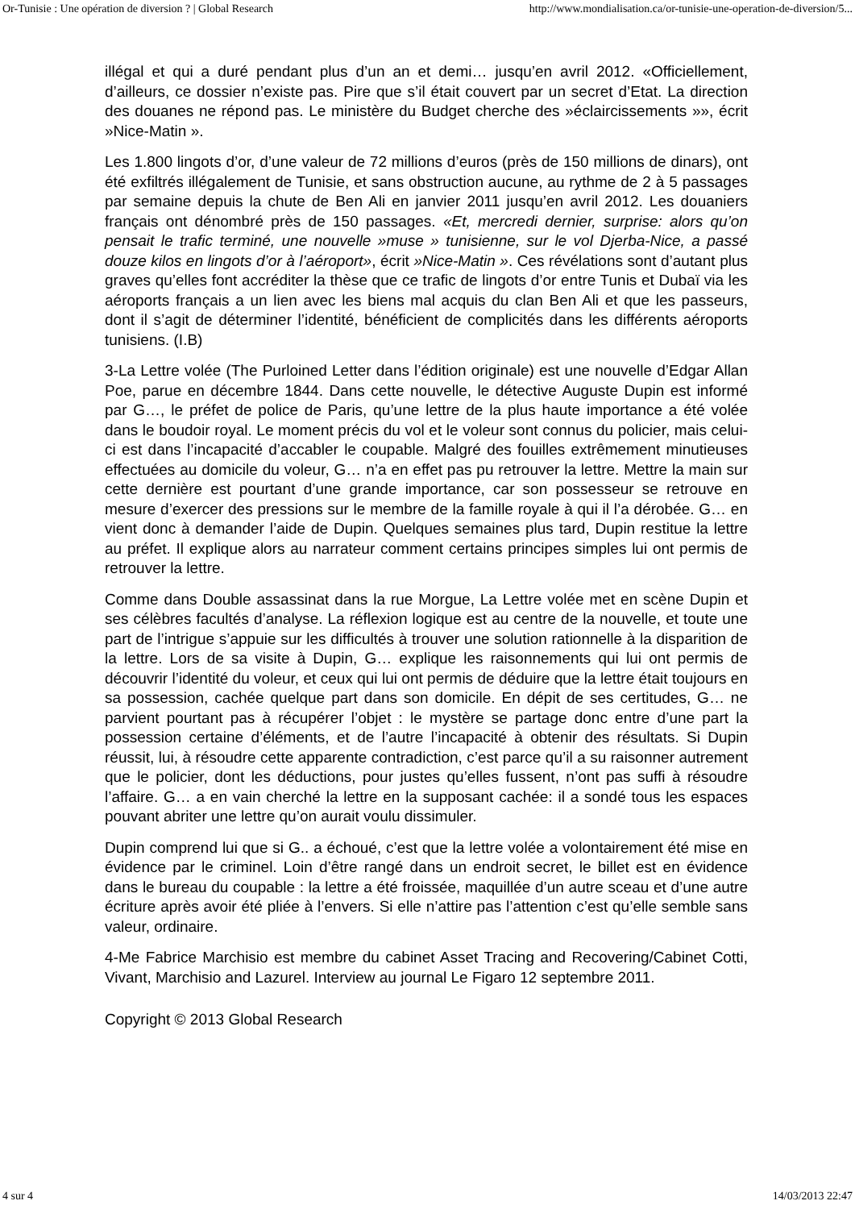Or-Tunisie : Une opération de diversion ? | Global Research http://www.mondialisation.ca/or-tunisie-une-operation-de-diversion/5...
illégal et qui a duré pendant plus d’un an et demi… jusqu’en avril 2012. «Officiellement, d’ailleurs, ce dossier n’existe pas. Pire que s’il était couvert par un secret d’Etat. La direction des douanes ne répond pas. Le ministère du Budget cherche des »éclaircissements »», écrit »Nice-Matin ».
Les 1.800 lingots d’or, d’une valeur de 72 millions d’euros (près de 150 millions de dinars), ont été exfiltrés illégalement de Tunisie, et sans obstruction aucune, au rythme de 2 à 5 passages par semaine depuis la chute de Ben Ali en janvier 2011 jusqu’en avril 2012. Les douaniers français ont dénombré près de 150 passages. «Et, mercredi dernier, surprise: alors qu’on pensait le trafic terminé, une nouvelle »muse » tunisienne, sur le vol Djerba-Nice, a passé douze kilos en lingots d’or à l’aéroport», écrit »Nice-Matin ». Ces révélations sont d’autant plus graves qu’elles font accréditer la thèse que ce trafic de lingots d’or entre Tunis et Dubaï via les aéroports français a un lien avec les biens mal acquis du clan Ben Ali et que les passeurs, dont il s’agit de déterminer l’identité, bénéficient de complicités dans les différents aéroports tunisiens. (I.B)
3-La Lettre volée (The Purloined Letter dans l’édition originale) est une nouvelle d’Edgar Allan Poe, parue en décembre 1844. Dans cette nouvelle, le détective Auguste Dupin est informé par G…, le préfet de police de Paris, qu’une lettre de la plus haute importance a été volée dans le boudoir royal. Le moment précis du vol et le voleur sont connus du policier, mais celui-ci est dans l’incapacité d’accabler le coupable. Malgré des fouilles extrêmement minutieuses effectuées au domicile du voleur, G… n’a en effet pas pu retrouver la lettre. Mettre la main sur cette dernière est pourtant d’une grande importance, car son possesseur se retrouve en mesure d’exercer des pressions sur le membre de la famille royale à qui il l’a dérobée. G… en vient donc à demander l’aide de Dupin. Quelques semaines plus tard, Dupin restitue la lettre au préfet. Il explique alors au narrateur comment certains principes simples lui ont permis de retrouver la lettre.
Comme dans Double assassinat dans la rue Morgue, La Lettre volée met en scène Dupin et ses célèbres facultés d’analyse. La réflexion logique est au centre de la nouvelle, et toute une part de l’intrigue s’appuie sur les difficultés à trouver une solution rationnelle à la disparition de la lettre. Lors de sa visite à Dupin, G… explique les raisonnements qui lui ont permis de découvrir l’identité du voleur, et ceux qui lui ont permis de déduire que la lettre était toujours en sa possession, cachée quelque part dans son domicile. En dépit de ses certitudes, G… ne parvient pourtant pas à récupérer l’objet : le mystère se partage donc entre d’une part la possession certaine d’éléments, et de l’autre l’incapacité à obtenir des résultats. Si Dupin réussit, lui, à résoudre cette apparente contradiction, c’est parce qu’il a su raisonner autrement que le policier, dont les déductions, pour justes qu’elles fussent, n’ont pas suffi à résoudre l’affaire. G… a en vain cherché la lettre en la supposant cachée: il a sondé tous les espaces pouvant abriter une lettre qu’on aurait voulu dissimuler.
Dupin comprend lui que si G.. a échoué, c’est que la lettre volée a volontairement été mise en évidence par le criminel. Loin d’être rangé dans un endroit secret, le billet est en évidence dans le bureau du coupable : la lettre a été froissée, maquillée d’un autre sceau et d’une autre écriture après avoir été pliée à l’envers. Si elle n’attire pas l’attention c’est qu’elle semble sans valeur, ordinaire.
4-Me Fabrice Marchisio est membre du cabinet Asset Tracing and Recovering/Cabinet Cotti, Vivant, Marchisio and Lazurel. Interview au journal Le Figaro 12 septembre 2011.
Copyright © 2013 Global Research
4 sur 4 14/03/2013 22:47